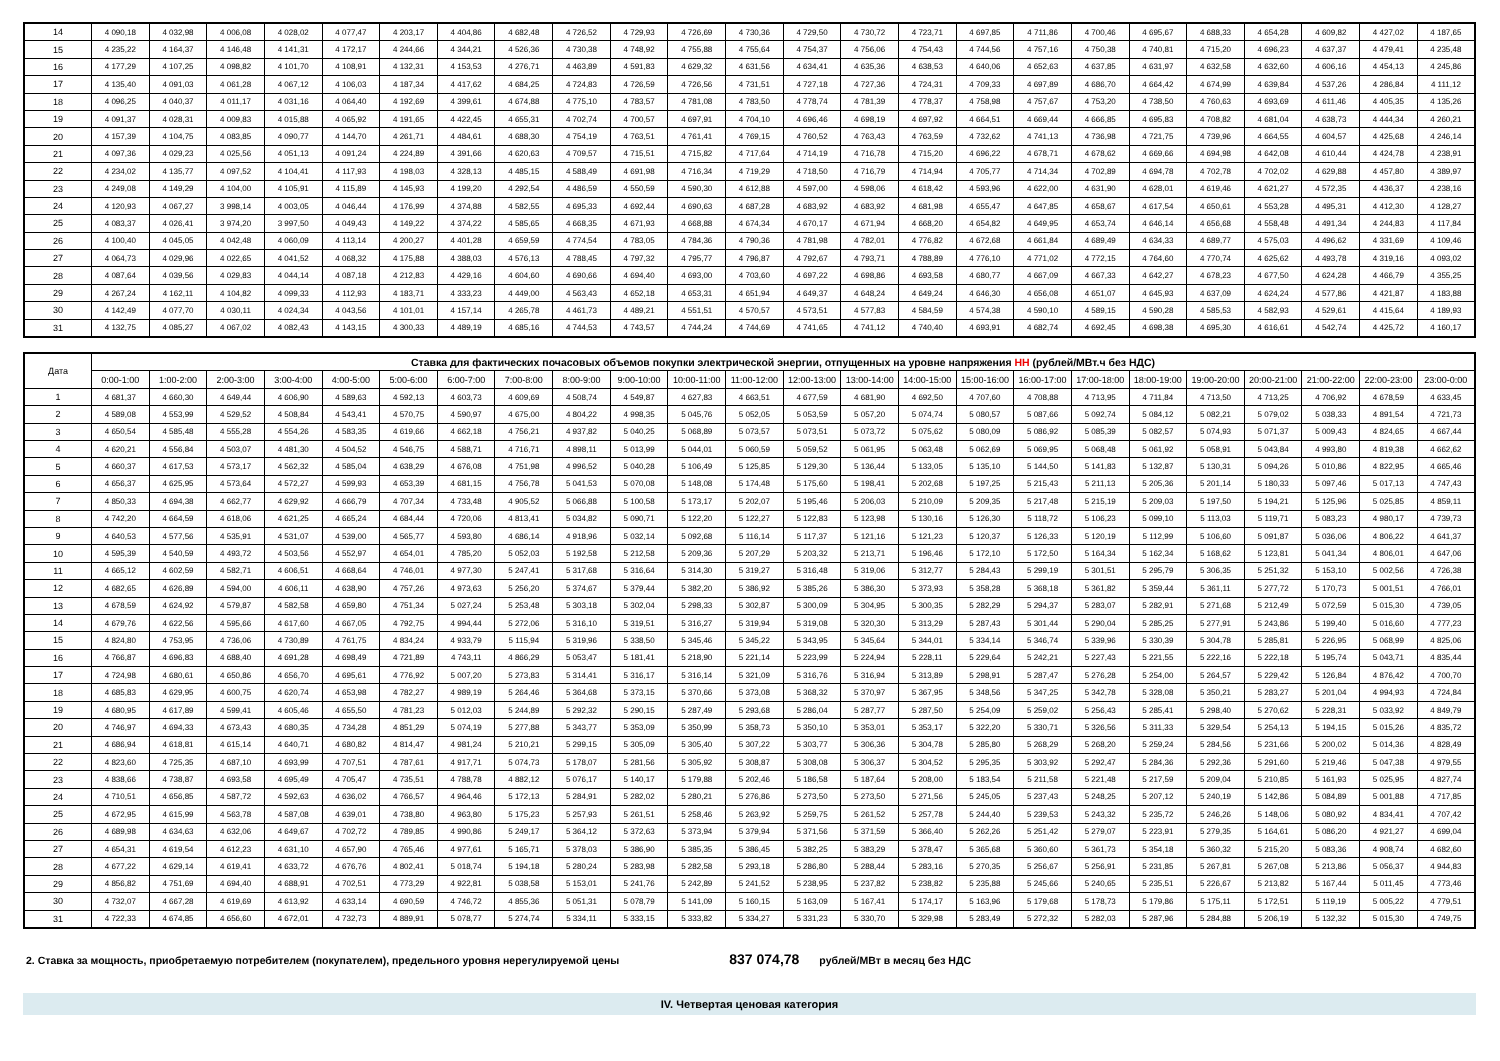| 14 | 4 090,18 | 4 032,98 | 4 006,08 | 4 028,02 | 4 077,47 | 4 203,17 | 4 404,86 | 4 682,48 | 4 726,52 | 4 729,93 | 4 726,69 | 4 730,36 | 4 729,50 | 4 730,72 | 4 723,71 | 4 697,85 | 4 711,86 | 4 700,46 | 4 695,67 | 4 688,33 | 4 654,28 | 4 609,82 | 4 427,02 | 4 187,65 |
| 15 | 4 235,22 | 4 164,37 | 4 146,48 | 4 141,31 | 4 172,17 | 4 244,66 | 4 344,21 | 4 526,36 | 4 730,38 | 4 748,92 | 4 755,88 | 4 755,64 | 4 754,37 | 4 756,06 | 4 754,43 | 4 744,56 | 4 757,16 | 4 750,38 | 4 740,81 | 4 715,20 | 4 696,23 | 4 637,37 | 4 479,41 | 4 235,48 |
| 16 | 4 177,29 | 4 107,25 | 4 098,82 | 4 101,70 | 4 108,91 | 4 132,31 | 4 153,53 | 4 276,71 | 4 463,89 | 4 591,83 | 4 629,32 | 4 631,56 | 4 634,41 | 4 635,36 | 4 638,53 | 4 640,06 | 4 652,63 | 4 637,85 | 4 631,97 | 4 632,58 | 4 632,60 | 4 606,16 | 4 454,13 | 4 245,86 |
| 17 | 4 135,40 | 4 091,03 | 4 061,28 | 4 067,12 | 4 106,03 | 4 187,34 | 4 417,62 | 4 684,25 | 4 724,83 | 4 726,59 | 4 726,56 | 4 731,51 | 4 727,18 | 4 727,36 | 4 724,31 | 4 709,33 | 4 697,89 | 4 686,70 | 4 664,42 | 4 674,99 | 4 639,84 | 4 537,26 | 4 286,84 | 4 111,12 |
| 18 | 4 096,25 | 4 040,37 | 4 011,17 | 4 031,16 | 4 064,40 | 4 192,69 | 4 399,61 | 4 674,88 | 4 775,10 | 4 783,57 | 4 781,08 | 4 783,50 | 4 778,74 | 4 781,39 | 4 778,37 | 4 758,98 | 4 757,67 | 4 753,20 | 4 738,50 | 4 760,63 | 4 693,69 | 4 611,46 | 4 405,35 | 4 135,26 |
| 19 | 4 091,37 | 4 028,31 | 4 009,83 | 4 015,88 | 4 065,92 | 4 191,65 | 4 422,45 | 4 655,31 | 4 702,74 | 4 700,57 | 4 697,91 | 4 704,10 | 4 696,46 | 4 698,19 | 4 697,92 | 4 664,51 | 4 669,44 | 4 666,85 | 4 695,83 | 4 708,82 | 4 681,04 | 4 638,73 | 4 444,34 | 4 260,21 |
| 20 | 4 157,39 | 4 104,75 | 4 083,85 | 4 090,77 | 4 144,70 | 4 261,71 | 4 484,61 | 4 688,30 | 4 754,19 | 4 763,51 | 4 761,41 | 4 769,15 | 4 760,52 | 4 763,43 | 4 763,59 | 4 732,62 | 4 741,13 | 4 736,98 | 4 721,75 | 4 739,96 | 4 664,55 | 4 604,57 | 4 425,68 | 4 246,14 |
| 21 | 4 097,36 | 4 029,23 | 4 025,56 | 4 051,13 | 4 091,24 | 4 224,89 | 4 391,66 | 4 620,63 | 4 709,57 | 4 715,51 | 4 715,82 | 4 717,64 | 4 714,19 | 4 716,78 | 4 715,20 | 4 696,22 | 4 678,71 | 4 678,62 | 4 669,66 | 4 694,98 | 4 642,08 | 4 610,44 | 4 424,78 | 4 238,91 |
| 22 | 4 234,02 | 4 135,77 | 4 097,52 | 4 104,41 | 4 117,93 | 4 198,03 | 4 328,13 | 4 485,15 | 4 588,49 | 4 691,98 | 4 716,34 | 4 719,29 | 4 718,50 | 4 716,79 | 4 714,94 | 4 705,77 | 4 714,34 | 4 702,89 | 4 694,78 | 4 702,78 | 4 702,02 | 4 629,88 | 4 457,80 | 4 389,97 |
| 23 | 4 249,08 | 4 149,29 | 4 104,00 | 4 105,91 | 4 115,89 | 4 145,93 | 4 199,20 | 4 292,54 | 4 486,59 | 4 550,59 | 4 590,30 | 4 612,88 | 4 597,00 | 4 598,06 | 4 618,42 | 4 593,96 | 4 622,00 | 4 631,90 | 4 628,01 | 4 619,46 | 4 621,27 | 4 572,35 | 4 436,37 | 4 238,16 |
| 24 | 4 120,93 | 4 067,27 | 3 998,14 | 4 003,05 | 4 046,44 | 4 176,99 | 4 374,88 | 4 582,55 | 4 695,33 | 4 692,44 | 4 690,63 | 4 687,28 | 4 683,92 | 4 683,92 | 4 681,98 | 4 655,47 | 4 647,85 | 4 658,67 | 4 617,54 | 4 650,61 | 4 553,28 | 4 495,31 | 4 412,30 | 4 128,27 |
| 25 | 4 083,37 | 4 026,41 | 3 974,20 | 3 997,50 | 4 049,43 | 4 149,22 | 4 374,22 | 4 585,65 | 4 668,35 | 4 671,93 | 4 668,88 | 4 674,34 | 4 670,17 | 4 671,94 | 4 668,20 | 4 654,82 | 4 649,95 | 4 653,74 | 4 646,14 | 4 656,68 | 4 558,48 | 4 491,34 | 4 244,83 | 4 117,84 |
| 26 | 4 100,40 | 4 045,05 | 4 042,48 | 4 060,09 | 4 113,14 | 4 200,27 | 4 401,28 | 4 659,59 | 4 774,54 | 4 783,05 | 4 784,36 | 4 790,36 | 4 781,98 | 4 782,01 | 4 776,82 | 4 672,68 | 4 661,84 | 4 689,49 | 4 634,33 | 4 689,77 | 4 575,03 | 4 496,62 | 4 331,69 | 4 109,46 |
| 27 | 4 064,73 | 4 029,96 | 4 022,65 | 4 041,52 | 4 068,32 | 4 175,88 | 4 388,03 | 4 576,13 | 4 788,45 | 4 797,32 | 4 795,77 | 4 796,87 | 4 792,67 | 4 793,71 | 4 788,89 | 4 776,10 | 4 771,02 | 4 772,15 | 4 764,60 | 4 770,74 | 4 625,62 | 4 493,78 | 4 319,16 | 4 093,02 |
| 28 | 4 087,64 | 4 039,56 | 4 029,83 | 4 044,14 | 4 087,18 | 4 212,83 | 4 429,16 | 4 604,60 | 4 690,66 | 4 694,40 | 4 693,00 | 4 703,60 | 4 697,22 | 4 698,86 | 4 693,58 | 4 680,77 | 4 667,09 | 4 667,33 | 4 642,27 | 4 678,23 | 4 677,50 | 4 624,28 | 4 466,79 | 4 355,25 |
| 29 | 4 267,24 | 4 162,11 | 4 104,82 | 4 099,33 | 4 112,93 | 4 183,71 | 4 333,23 | 4 449,00 | 4 563,43 | 4 652,18 | 4 653,31 | 4 651,94 | 4 649,37 | 4 648,24 | 4 649,24 | 4 646,30 | 4 656,08 | 4 651,07 | 4 645,93 | 4 637,09 | 4 624,24 | 4 577,86 | 4 421,87 | 4 183,88 |
| 30 | 4 142,49 | 4 077,70 | 4 030,11 | 4 024,34 | 4 043,56 | 4 101,01 | 4 157,14 | 4 265,78 | 4 461,73 | 4 489,21 | 4 551,51 | 4 570,57 | 4 573,51 | 4 577,83 | 4 584,59 | 4 574,38 | 4 590,10 | 4 589,15 | 4 590,28 | 4 585,53 | 4 582,93 | 4 529,61 | 4 415,64 | 4 189,93 |
| 31 | 4 132,75 | 4 085,27 | 4 067,02 | 4 082,43 | 4 143,15 | 4 300,33 | 4 489,19 | 4 685,16 | 4 744,53 | 4 743,57 | 4 744,24 | 4 744,69 | 4 741,65 | 4 741,12 | 4 740,40 | 4 693,91 | 4 682,74 | 4 692,45 | 4 698,38 | 4 695,30 | 4 616,61 | 4 542,74 | 4 425,72 | 4 160,17 |
| Дата | Ставка для фактических почасовых объемов покупки электрической энергии, отпущенных на уровне напряжения НН (рублей/МВт.ч без НДС) | | | | | | | | | | | | | | | | | | | | | | | |
| --- | --- | --- | --- | --- | --- | --- | --- | --- | --- | --- | --- | --- | --- | --- | --- | --- | --- | --- | --- | --- | --- | --- | --- | --- |
| | 0:00-1:00 | 1:00-2:00 | 2:00-3:00 | 3:00-4:00 | 4:00-5:00 | 5:00-6:00 | 6:00-7:00 | 7:00-8:00 | 8:00-9:00 | 9:00-10:00 | 10:00-11:00 | 11:00-12:00 | 12:00-13:00 | 13:00-14:00 | 14:00-15:00 | 15:00-16:00 | 16:00-17:00 | 17:00-18:00 | 18:00-19:00 | 19:00-20:00 | 20:00-21:00 | 21:00-22:00 | 22:00-23:00 | 23:00-0:00 |
| 1 | 4 681,37 | 4 660,30 | 4 649,44 | 4 606,90 | 4 589,63 | 4 592,13 | 4 603,73 | 4 609,69 | 4 508,74 | 4 549,87 | 4 627,83 | 4 663,51 | 4 677,59 | 4 681,90 | 4 692,50 | 4 707,60 | 4 708,88 | 4 713,95 | 4 711,84 | 4 713,50 | 4 713,25 | 4 706,92 | 4 678,59 | 4 633,45 |
| 2 | 4 589,08 | 4 553,99 | 4 529,52 | 4 508,84 | 4 543,41 | 4 570,75 | 4 590,97 | 4 675,00 | 4 804,22 | 4 998,35 | 5 045,76 | 5 052,05 | 5 053,59 | 5 057,20 | 5 074,74 | 5 080,57 | 5 087,66 | 5 092,74 | 5 084,12 | 5 082,21 | 5 079,02 | 5 038,33 | 4 891,54 | 4 721,73 |
| 3 | 4 650,54 | 4 585,48 | 4 555,28 | 4 554,26 | 4 583,35 | 4 619,66 | 4 662,18 | 4 756,21 | 4 937,82 | 5 040,25 | 5 068,89 | 5 073,57 | 5 073,51 | 5 073,72 | 5 075,62 | 5 080,09 | 5 086,92 | 5 085,39 | 5 082,57 | 5 074,93 | 5 071,37 | 5 009,43 | 4 824,65 | 4 667,44 |
| 4 | 4 620,21 | 4 556,84 | 4 503,07 | 4 481,30 | 4 504,52 | 4 546,75 | 4 588,71 | 4 716,71 | 4 898,11 | 5 013,99 | 5 044,01 | 5 060,59 | 5 059,52 | 5 061,95 | 5 063,48 | 5 062,69 | 5 069,95 | 5 068,48 | 5 061,92 | 5 058,91 | 5 043,84 | 4 993,80 | 4 819,38 | 4 662,62 |
| 5 | 4 660,37 | 4 617,53 | 4 573,17 | 4 562,32 | 4 585,04 | 4 638,29 | 4 676,08 | 4 751,98 | 4 996,52 | 5 040,28 | 5 106,49 | 5 125,85 | 5 129,30 | 5 136,44 | 5 133,05 | 5 135,10 | 5 144,50 | 5 141,83 | 5 132,87 | 5 130,31 | 5 094,26 | 5 010,86 | 4 822,95 | 4 665,46 |
| 6 | 4 656,37 | 4 625,95 | 4 573,64 | 4 572,27 | 4 599,93 | 4 653,39 | 4 681,15 | 4 756,78 | 5 041,53 | 5 070,08 | 5 148,08 | 5 174,48 | 5 175,60 | 5 198,41 | 5 202,68 | 5 197,25 | 5 215,43 | 5 211,13 | 5 205,36 | 5 201,14 | 5 180,33 | 5 097,46 | 5 017,13 | 4 747,43 |
| 7 | 4 850,33 | 4 694,38 | 4 662,77 | 4 629,92 | 4 666,79 | 4 707,34 | 4 733,48 | 4 905,52 | 5 066,88 | 5 100,58 | 5 173,17 | 5 202,07 | 5 195,46 | 5 206,03 | 5 210,09 | 5 209,35 | 5 217,48 | 5 215,19 | 5 209,03 | 5 197,50 | 5 194,21 | 5 125,96 | 5 025,85 | 4 859,11 |
| 8 | 4 742,20 | 4 664,59 | 4 618,06 | 4 621,25 | 4 665,24 | 4 684,44 | 4 720,06 | 4 813,41 | 5 034,82 | 5 090,71 | 5 122,20 | 5 122,27 | 5 122,83 | 5 123,98 | 5 130,16 | 5 126,30 | 5 118,72 | 5 106,23 | 5 099,10 | 5 113,03 | 5 119,71 | 5 083,23 | 4 980,17 | 4 739,73 |
| 9 | 4 640,53 | 4 577,56 | 4 535,91 | 4 531,07 | 4 539,00 | 4 565,77 | 4 593,80 | 4 686,14 | 4 918,96 | 5 032,14 | 5 092,68 | 5 116,14 | 5 117,37 | 5 121,16 | 5 121,23 | 5 120,37 | 5 126,33 | 5 120,19 | 5 112,99 | 5 106,60 | 5 091,87 | 5 036,06 | 4 806,22 | 4 641,37 |
| 10 | 4 595,39 | 4 540,59 | 4 493,72 | 4 503,56 | 4 552,97 | 4 654,01 | 4 785,20 | 5 052,03 | 5 192,58 | 5 212,58 | 5 209,36 | 5 207,29 | 5 203,32 | 5 213,71 | 5 196,46 | 5 172,10 | 5 172,50 | 5 164,34 | 5 162,34 | 5 168,62 | 5 123,81 | 5 041,34 | 4 806,01 | 4 647,06 |
| 11 | 4 665,12 | 4 602,59 | 4 582,71 | 4 606,51 | 4 668,64 | 4 746,01 | 4 977,30 | 5 247,41 | 5 317,68 | 5 316,64 | 5 314,30 | 5 319,27 | 5 316,48 | 5 319,06 | 5 312,77 | 5 284,43 | 5 299,19 | 5 301,51 | 5 295,79 | 5 306,35 | 5 251,32 | 5 153,10 | 5 002,56 | 4 726,38 |
| 12 | 4 682,65 | 4 626,89 | 4 594,00 | 4 606,11 | 4 638,90 | 4 757,26 | 4 973,63 | 5 256,20 | 5 374,67 | 5 379,44 | 5 382,20 | 5 386,92 | 5 385,26 | 5 386,30 | 5 373,93 | 5 358,28 | 5 368,18 | 5 361,82 | 5 359,44 | 5 361,11 | 5 277,72 | 5 170,73 | 5 001,51 | 4 766,01 |
| 13 | 4 678,59 | 4 624,92 | 4 579,87 | 4 582,58 | 4 659,80 | 4 751,34 | 5 027,24 | 5 253,48 | 5 303,18 | 5 302,04 | 5 298,33 | 5 302,87 | 5 300,09 | 5 304,95 | 5 300,35 | 5 282,29 | 5 294,37 | 5 283,07 | 5 282,91 | 5 271,68 | 5 212,49 | 5 072,59 | 5 015,30 | 4 739,05 |
| 14 | 4 679,76 | 4 622,56 | 4 595,66 | 4 617,60 | 4 667,05 | 4 792,75 | 4 994,44 | 5 272,06 | 5 316,10 | 5 319,51 | 5 316,27 | 5 319,94 | 5 319,08 | 5 320,30 | 5 313,29 | 5 287,43 | 5 301,44 | 5 290,04 | 5 285,25 | 5 277,91 | 5 243,86 | 5 199,40 | 5 016,60 | 4 777,23 |
| 15 | 4 824,80 | 4 753,95 | 4 736,06 | 4 730,89 | 4 761,75 | 4 834,24 | 4 933,79 | 5 115,94 | 5 319,96 | 5 338,50 | 5 345,46 | 5 345,22 | 5 343,95 | 5 345,64 | 5 344,01 | 5 334,14 | 5 346,74 | 5 339,96 | 5 330,39 | 5 304,78 | 5 285,81 | 5 226,95 | 5 068,99 | 4 825,06 |
| 16 | 4 766,87 | 4 696,83 | 4 688,40 | 4 691,28 | 4 698,49 | 4 721,89 | 4 743,11 | 4 866,29 | 5 053,47 | 5 181,41 | 5 218,90 | 5 221,14 | 5 223,99 | 5 224,94 | 5 228,11 | 5 229,64 | 5 242,21 | 5 227,43 | 5 221,55 | 5 222,16 | 5 222,18 | 5 195,74 | 5 043,71 | 4 835,44 |
| 17 | 4 724,98 | 4 680,61 | 4 650,86 | 4 656,70 | 4 695,61 | 4 776,92 | 5 007,20 | 5 273,83 | 5 314,41 | 5 316,17 | 5 316,14 | 5 321,09 | 5 316,76 | 5 316,94 | 5 313,89 | 5 298,91 | 5 287,47 | 5 276,28 | 5 254,00 | 5 264,57 | 5 229,42 | 5 126,84 | 4 876,42 | 4 700,70 |
| 18 | 4 685,83 | 4 629,95 | 4 600,75 | 4 620,74 | 4 653,98 | 4 782,27 | 4 989,19 | 5 264,46 | 5 364,68 | 5 373,15 | 5 370,66 | 5 373,08 | 5 368,32 | 5 370,97 | 5 367,95 | 5 348,56 | 5 347,25 | 5 342,78 | 5 328,08 | 5 350,21 | 5 283,27 | 5 201,04 | 4 994,93 | 4 724,84 |
| 19 | 4 680,95 | 4 617,89 | 4 599,41 | 4 605,46 | 4 655,50 | 4 781,23 | 5 012,03 | 5 244,89 | 5 292,32 | 5 290,15 | 5 287,49 | 5 293,68 | 5 286,04 | 5 287,77 | 5 287,50 | 5 254,09 | 5 259,02 | 5 256,43 | 5 285,41 | 5 298,40 | 5 270,62 | 5 228,31 | 5 033,92 | 4 849,79 |
| 20 | 4 746,97 | 4 694,33 | 4 673,43 | 4 680,35 | 4 734,28 | 4 851,29 | 5 074,19 | 5 277,88 | 5 343,77 | 5 353,09 | 5 350,99 | 5 358,73 | 5 350,10 | 5 353,01 | 5 353,17 | 5 322,20 | 5 330,71 | 5 326,56 | 5 311,33 | 5 329,54 | 5 254,13 | 5 194,15 | 5 015,26 | 4 835,72 |
| 21 | 4 686,94 | 4 618,81 | 4 615,14 | 4 640,71 | 4 680,82 | 4 814,47 | 4 981,24 | 5 210,21 | 5 299,15 | 5 305,09 | 5 305,40 | 5 307,22 | 5 303,77 | 5 306,36 | 5 304,78 | 5 285,80 | 5 268,29 | 5 268,20 | 5 259,24 | 5 284,56 | 5 231,66 | 5 200,02 | 5 014,36 | 4 828,49 |
| 22 | 4 823,60 | 4 725,35 | 4 687,10 | 4 693,99 | 4 707,51 | 4 787,61 | 4 917,71 | 5 074,73 | 5 178,07 | 5 281,56 | 5 305,92 | 5 308,87 | 5 308,08 | 5 306,37 | 5 304,52 | 5 295,35 | 5 303,92 | 5 292,47 | 5 284,36 | 5 292,36 | 5 291,60 | 5 219,46 | 5 047,38 | 4 979,55 |
| 23 | 4 838,66 | 4 738,87 | 4 693,58 | 4 695,49 | 4 705,47 | 4 735,51 | 4 788,78 | 4 882,12 | 5 076,17 | 5 140,17 | 5 179,88 | 5 202,46 | 5 186,58 | 5 187,64 | 5 208,00 | 5 183,54 | 5 211,58 | 5 221,48 | 5 217,59 | 5 209,04 | 5 210,85 | 5 161,93 | 5 025,95 | 4 827,74 |
| 24 | 4 710,51 | 4 656,85 | 4 587,72 | 4 592,63 | 4 636,02 | 4 766,57 | 4 964,46 | 5 172,13 | 5 284,91 | 5 282,02 | 5 280,21 | 5 276,86 | 5 273,50 | 5 273,50 | 5 271,56 | 5 245,05 | 5 237,43 | 5 248,25 | 5 207,12 | 5 240,19 | 5 142,86 | 5 084,89 | 5 001,88 | 4 717,85 |
| 25 | 4 672,95 | 4 615,99 | 4 563,78 | 4 587,08 | 4 639,01 | 4 738,80 | 4 963,80 | 5 175,23 | 5 257,93 | 5 261,51 | 5 258,46 | 5 263,92 | 5 259,75 | 5 261,52 | 5 257,78 | 5 244,40 | 5 239,53 | 5 243,32 | 5 235,72 | 5 246,26 | 5 148,06 | 5 080,92 | 4 834,41 | 4 707,42 |
| 26 | 4 689,98 | 4 634,63 | 4 632,06 | 4 649,67 | 4 702,72 | 4 789,85 | 4 990,86 | 5 249,17 | 5 364,12 | 5 372,63 | 5 373,94 | 5 379,94 | 5 371,56 | 5 371,59 | 5 366,40 | 5 262,26 | 5 251,42 | 5 279,07 | 5 223,91 | 5 279,35 | 5 164,61 | 5 086,20 | 4 921,27 | 4 699,04 |
| 27 | 4 654,31 | 4 619,54 | 4 612,23 | 4 631,10 | 4 657,90 | 4 765,46 | 4 977,61 | 5 165,71 | 5 378,03 | 5 386,90 | 5 385,35 | 5 386,45 | 5 382,25 | 5 383,29 | 5 378,47 | 5 365,68 | 5 360,60 | 5 361,73 | 5 354,18 | 5 360,32 | 5 215,20 | 5 083,36 | 4 908,74 | 4 682,60 |
| 28 | 4 677,22 | 4 629,14 | 4 619,41 | 4 633,72 | 4 676,76 | 4 802,41 | 5 018,74 | 5 194,18 | 5 280,24 | 5 283,98 | 5 282,58 | 5 293,18 | 5 286,80 | 5 288,44 | 5 283,16 | 5 270,35 | 5 256,67 | 5 256,91 | 5 231,85 | 5 267,81 | 5 267,08 | 5 213,86 | 5 056,37 | 4 944,83 |
| 29 | 4 856,82 | 4 751,69 | 4 694,40 | 4 688,91 | 4 702,51 | 4 773,29 | 4 922,81 | 5 038,58 | 5 153,01 | 5 241,76 | 5 242,89 | 5 241,52 | 5 238,95 | 5 237,82 | 5 238,82 | 5 235,88 | 5 245,66 | 5 240,65 | 5 235,51 | 5 226,67 | 5 213,82 | 5 167,44 | 5 011,45 | 4 773,46 |
| 30 | 4 732,07 | 4 667,28 | 4 619,69 | 4 613,92 | 4 633,14 | 4 690,59 | 4 746,72 | 4 855,36 | 5 051,31 | 5 078,79 | 5 141,09 | 5 160,15 | 5 163,09 | 5 167,41 | 5 174,17 | 5 163,96 | 5 179,68 | 5 178,73 | 5 179,86 | 5 175,11 | 5 172,51 | 5 119,19 | 5 005,22 | 4 779,51 |
| 31 | 4 722,33 | 4 674,85 | 4 656,60 | 4 672,01 | 4 732,73 | 4 889,91 | 5 078,77 | 5 274,74 | 5 334,11 | 5 333,15 | 5 333,82 | 5 334,27 | 5 331,23 | 5 330,70 | 5 329,98 | 5 283,49 | 5 272,32 | 5 282,03 | 5 287,96 | 5 284,88 | 5 206,19 | 5 132,32 | 5 015,30 | 4 749,75 |
2. Ставка за мощность, приобретаемую потребителем (покупателем), предельного уровня нерегулируемой цены 837 074,78 рублей/МВт в месяц без НДС
IV. Четвертая ценовая категория